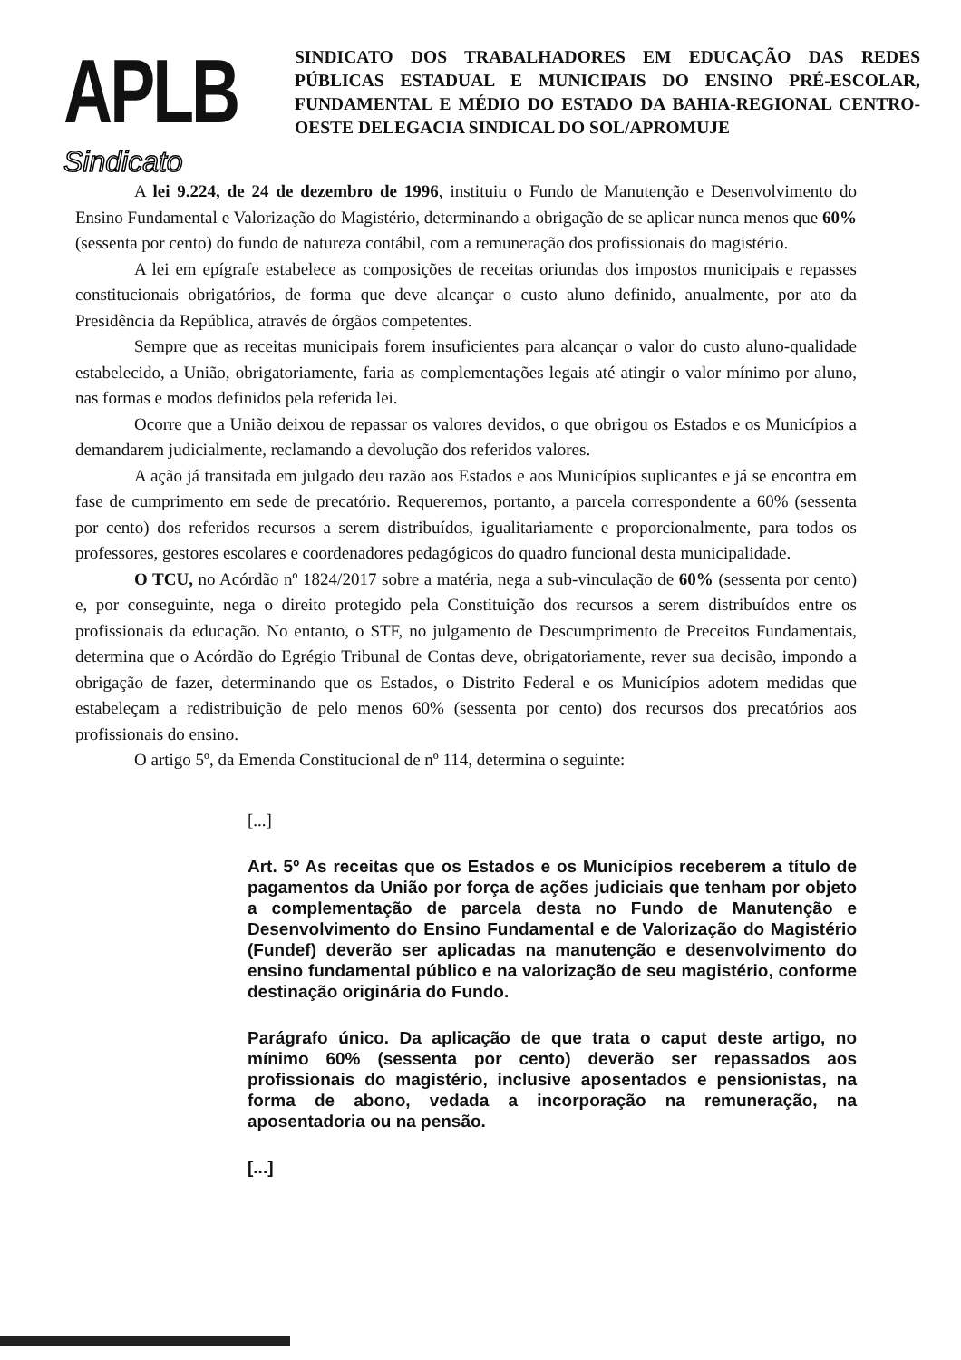APLB
Sindicato
SINDICATO DOS TRABALHADORES EM EDUCAÇÃO DAS REDES PÚBLICAS ESTADUAL E MUNICIPAIS DO ENSINO PRÉ-ESCOLAR, FUNDAMENTAL E MÉDIO DO ESTADO DA BAHIA-REGIONAL CENTRO-OESTE DELEGACIA SINDICAL DO SOL/APROMUJE
A lei 9.224, de 24 de dezembro de 1996, instituiu o Fundo de Manutenção e Desenvolvimento do Ensino Fundamental e Valorização do Magistério, determinando a obrigação de se aplicar nunca menos que 60% (sessenta por cento) do fundo de natureza contábil, com a remuneração dos profissionais do magistério.
A lei em epígrafe estabelece as composições de receitas oriundas dos impostos municipais e repasses constitucionais obrigatórios, de forma que deve alcançar o custo aluno definido, anualmente, por ato da Presidência da República, através de órgãos competentes.
Sempre que as receitas municipais forem insuficientes para alcançar o valor do custo aluno-qualidade estabelecido, a União, obrigatoriamente, faria as complementações legais até atingir o valor mínimo por aluno, nas formas e modos definidos pela referida lei.
Ocorre que a União deixou de repassar os valores devidos, o que obrigou os Estados e os Municípios a demandarem judicialmente, reclamando a devolução dos referidos valores.
A ação já transitada em julgado deu razão aos Estados e aos Municípios suplicantes e já se encontra em fase de cumprimento em sede de precatório. Requeremos, portanto, a parcela correspondente a 60% (sessenta por cento) dos referidos recursos a serem distribuídos, igualitariamente e proporcionalmente, para todos os professores, gestores escolares e coordenadores pedagógicos do quadro funcional desta municipalidade.
O TCU, no Acórdão nº 1824/2017 sobre a matéria, nega a sub-vinculação de 60% (sessenta por cento) e, por conseguinte, nega o direito protegido pela Constituição dos recursos a serem distribuídos entre os profissionais da educação. No entanto, o STF, no julgamento de Descumprimento de Preceitos Fundamentais, determina que o Acórdão do Egrégio Tribunal de Contas deve, obrigatoriamente, rever sua decisão, impondo a obrigação de fazer, determinando que os Estados, o Distrito Federal e os Municípios adotem medidas que estabeleçam a redistribuição de pelo menos 60% (sessenta por cento) dos recursos dos precatórios aos profissionais do ensino.
O artigo 5º, da Emenda Constitucional de nº 114, determina o seguinte:
[...]
Art. 5º As receitas que os Estados e os Municípios receberem a título de pagamentos da União por força de ações judiciais que tenham por objeto a complementação de parcela desta no Fundo de Manutenção e Desenvolvimento do Ensino Fundamental e de Valorização do Magistério (Fundef) deverão ser aplicadas na manutenção e desenvolvimento do ensino fundamental público e na valorização de seu magistério, conforme destinação originária do Fundo.
Parágrafo único. Da aplicação de que trata o caput deste artigo, no mínimo 60% (sessenta por cento) deverão ser repassados aos profissionais do magistério, inclusive aposentados e pensionistas, na forma de abono, vedada a incorporação na remuneração, na aposentadoria ou na pensão.
[...]